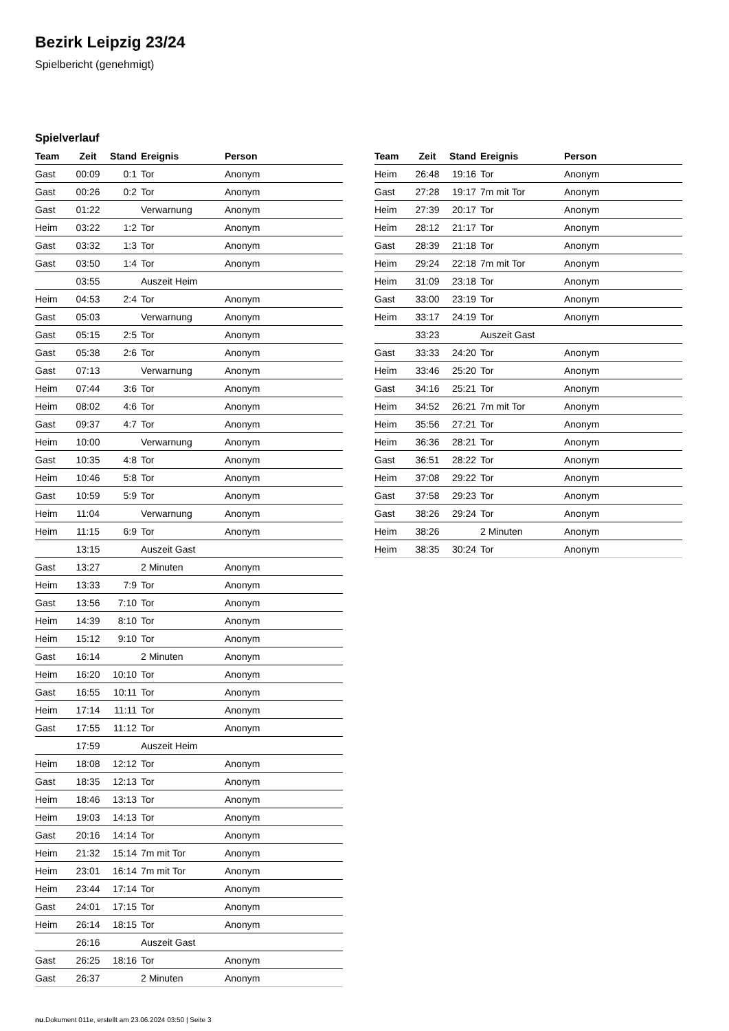Bezirk Leipzig 23/24
Spielbericht (genehmigt)
Spielverlauf
| Team | Zeit | Stand | Ereignis | Person |
| --- | --- | --- | --- | --- |
| Gast | 00:09 | 0:1 | Tor | Anonym |
| Gast | 00:26 | 0:2 | Tor | Anonym |
| Gast | 01:22 | | Verwarnung | Anonym |
| Heim | 03:22 | 1:2 | Tor | Anonym |
| Gast | 03:32 | 1:3 | Tor | Anonym |
| Gast | 03:50 | 1:4 | Tor | Anonym |
| | 03:55 | | Auszeit Heim | |
| Heim | 04:53 | 2:4 | Tor | Anonym |
| Gast | 05:03 | | Verwarnung | Anonym |
| Gast | 05:15 | 2:5 | Tor | Anonym |
| Gast | 05:38 | 2:6 | Tor | Anonym |
| Gast | 07:13 | | Verwarnung | Anonym |
| Heim | 07:44 | 3:6 | Tor | Anonym |
| Heim | 08:02 | 4:6 | Tor | Anonym |
| Gast | 09:37 | 4:7 | Tor | Anonym |
| Heim | 10:00 | | Verwarnung | Anonym |
| Gast | 10:35 | 4:8 | Tor | Anonym |
| Heim | 10:46 | 5:8 | Tor | Anonym |
| Gast | 10:59 | 5:9 | Tor | Anonym |
| Heim | 11:04 | | Verwarnung | Anonym |
| Heim | 11:15 | 6:9 | Tor | Anonym |
| | 13:15 | | Auszeit Gast | |
| Gast | 13:27 | | 2 Minuten | Anonym |
| Heim | 13:33 | 7:9 | Tor | Anonym |
| Gast | 13:56 | 7:10 | Tor | Anonym |
| Heim | 14:39 | 8:10 | Tor | Anonym |
| Heim | 15:12 | 9:10 | Tor | Anonym |
| Gast | 16:14 | | 2 Minuten | Anonym |
| Heim | 16:20 | 10:10 | Tor | Anonym |
| Gast | 16:55 | 10:11 | Tor | Anonym |
| Heim | 17:14 | 11:11 | Tor | Anonym |
| Gast | 17:55 | 11:12 | Tor | Anonym |
| | 17:59 | | Auszeit Heim | |
| Heim | 18:08 | 12:12 | Tor | Anonym |
| Gast | 18:35 | 12:13 | Tor | Anonym |
| Heim | 18:46 | 13:13 | Tor | Anonym |
| Heim | 19:03 | 14:13 | Tor | Anonym |
| Gast | 20:16 | 14:14 | Tor | Anonym |
| Heim | 21:32 | 15:14 | 7m mit Tor | Anonym |
| Heim | 23:01 | 16:14 | 7m mit Tor | Anonym |
| Heim | 23:44 | 17:14 | Tor | Anonym |
| Gast | 24:01 | 17:15 | Tor | Anonym |
| Heim | 26:14 | 18:15 | Tor | Anonym |
| | 26:16 | | Auszeit Gast | |
| Gast | 26:25 | 18:16 | Tor | Anonym |
| Gast | 26:37 | | 2 Minuten | Anonym |
| Team | Zeit | Stand | Ereignis | Person |
| --- | --- | --- | --- | --- |
| Heim | 26:48 | 19:16 | Tor | Anonym |
| Gast | 27:28 | 19:17 | 7m mit Tor | Anonym |
| Heim | 27:39 | 20:17 | Tor | Anonym |
| Heim | 28:12 | 21:17 | Tor | Anonym |
| Gast | 28:39 | 21:18 | Tor | Anonym |
| Heim | 29:24 | 22:18 | 7m mit Tor | Anonym |
| Heim | 31:09 | 23:18 | Tor | Anonym |
| Gast | 33:00 | 23:19 | Tor | Anonym |
| Heim | 33:17 | 24:19 | Tor | Anonym |
| | 33:23 | | Auszeit Gast | |
| Gast | 33:33 | 24:20 | Tor | Anonym |
| Heim | 33:46 | 25:20 | Tor | Anonym |
| Gast | 34:16 | 25:21 | Tor | Anonym |
| Heim | 34:52 | 26:21 | 7m mit Tor | Anonym |
| Heim | 35:56 | 27:21 | Tor | Anonym |
| Heim | 36:36 | 28:21 | Tor | Anonym |
| Gast | 36:51 | 28:22 | Tor | Anonym |
| Heim | 37:08 | 29:22 | Tor | Anonym |
| Gast | 37:58 | 29:23 | Tor | Anonym |
| Gast | 38:26 | 29:24 | Tor | Anonym |
| Heim | 38:26 | | 2 Minuten | Anonym |
| Heim | 38:35 | 30:24 | Tor | Anonym |
nu.Dokument 011e, erstellt am 23.06.2024 03:50 | Seite 3